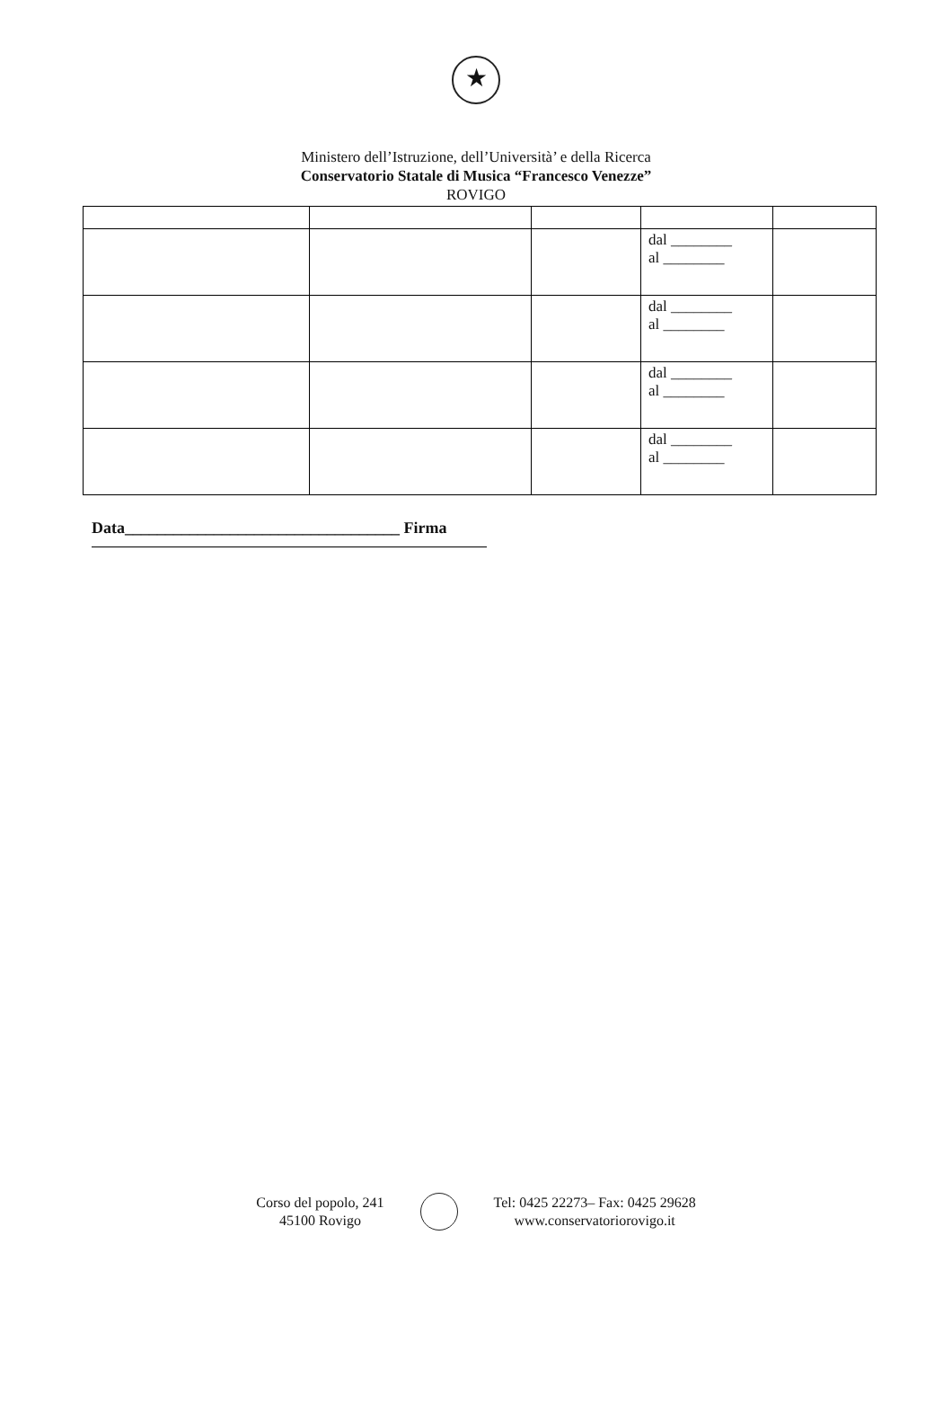★
Ministero dell’Istruzione, dell’Università’ e della Ricerca
Conservatorio Statale di Musica “Francesco Venezze”
ROVIGO
| | | | dal ________ al ________ | |
| | | | dal ________ al ________ | |
| | | | dal ________ al ________ | |
| | | | dal ________ al ________ | |
Data__________________________________ Firma
Corso del popolo, 241
45100 Rovigo
Tel: 0425 22273– Fax: 0425 29628
www.conservatoriorovigo.it